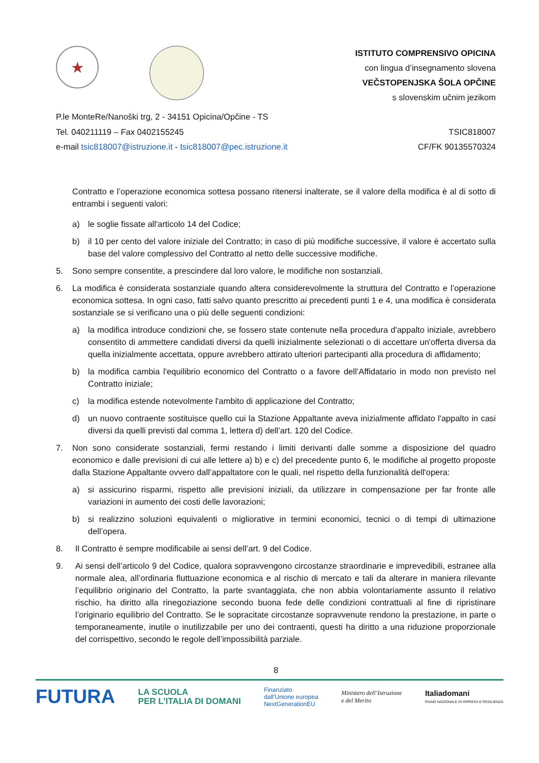★
ISTITUTO COMPRENSIVO OPICINA
con lingua d’insegnamento slovena
VEČSTOPENJSKA ŠOLA OPČINE
s slovenskim učnim jezikom
P.le MonteRe/Nanoški trg, 2 - 34151 Opicina/Opčine - TS
Tel. 040211119 – Fax 0402155245
e-mail tsic818007@istruzione.it - tsic818007@pec.istruzione.it
TSIC818007
CF/FK 90135570324
Contratto e l’operazione economica sottesa possano ritenersi inalterate, se il valore della modifica è al di sotto di entrambi i seguenti valori:
a) le soglie fissate all'articolo 14 del Codice;
b) il 10 per cento del valore iniziale del Contratto; in caso di più modifiche successive, il valore è accertato sulla base del valore complessivo del Contratto al netto delle successive modifiche.
5. Sono sempre consentite, a prescindere dal loro valore, le modifiche non sostanziali.
6. La modifica è considerata sostanziale quando altera considerevolmente la struttura del Contratto e l’operazione economica sottesa. In ogni caso, fatti salvo quanto prescritto ai precedenti punti 1 e 4, una modifica è considerata sostanziale se si verificano una o più delle seguenti condizioni:
a) la modifica introduce condizioni che, se fossero state contenute nella procedura d'appalto iniziale, avrebbero consentito di ammettere candidati diversi da quelli inizialmente selezionati o di accettare un'offerta diversa da quella inizialmente accettata, oppure avrebbero attirato ulteriori partecipanti alla procedura di affidamento;
b) la modifica cambia l'equilibrio economico del Contratto o a favore dell’Affidatario in modo non previsto nel Contratto iniziale;
c) la modifica estende notevolmente l'ambito di applicazione del Contratto;
d) un nuovo contraente sostituisce quello cui la Stazione Appaltante aveva inizialmente affidato l'appalto in casi diversi da quelli previsti dal comma 1, lettera d) dell’art. 120 del Codice.
7. Non sono considerate sostanziali, fermi restando i limiti derivanti dalle somme a disposizione del quadro economico e dalle previsioni di cui alle lettere a) b) e c) del precedente punto 6, le modifiche al progetto proposte dalla Stazione Appaltante ovvero dall’appaltatore con le quali, nel rispetto della funzionalità dell'opera:
a) si assicurino risparmi, rispetto alle previsioni iniziali, da utilizzare in compensazione per far fronte alle variazioni in aumento dei costi delle lavorazioni;
b) si realizzino soluzioni equivalenti o migliorative in termini economici, tecnici o di tempi di ultimazione dell’opera.
8. Il Contratto è sempre modificabile ai sensi dell’art. 9 del Codice.
9. Ai sensi dell’articolo 9 del Codice, qualora sopravvengono circostanze straordinarie e imprevedibili, estranee alla normale alea, all’ordinaria fluttuazione economica e al rischio di mercato e tali da alterare in maniera rilevante l’equilibrio originario del Contratto, la parte svantaggiata, che non abbia volontariamente assunto il relativo rischio, ha diritto alla rinegoziazione secondo buona fede delle condizioni contrattuali al fine di ripristinare l’originario equilibrio del Contratto. Se le sopracitate circostanze sopravvenute rendono la prestazione, in parte o temporaneamente, inutile o inutilizzabile per uno dei contraenti, questi ha diritto a una riduzione proporzionale del corrispettivo, secondo le regole dell’impossibilità parziale.
8
FUTURA LA SCUOLA
PER L’ITALIA DI DOMANI Finanziato
dall’Unione europea
NextGenerationEU Ministero dell’Istruzione
e del Merito Italiadomani
PIANO NAZIONALE DI RIPRESA E RESILIENZA